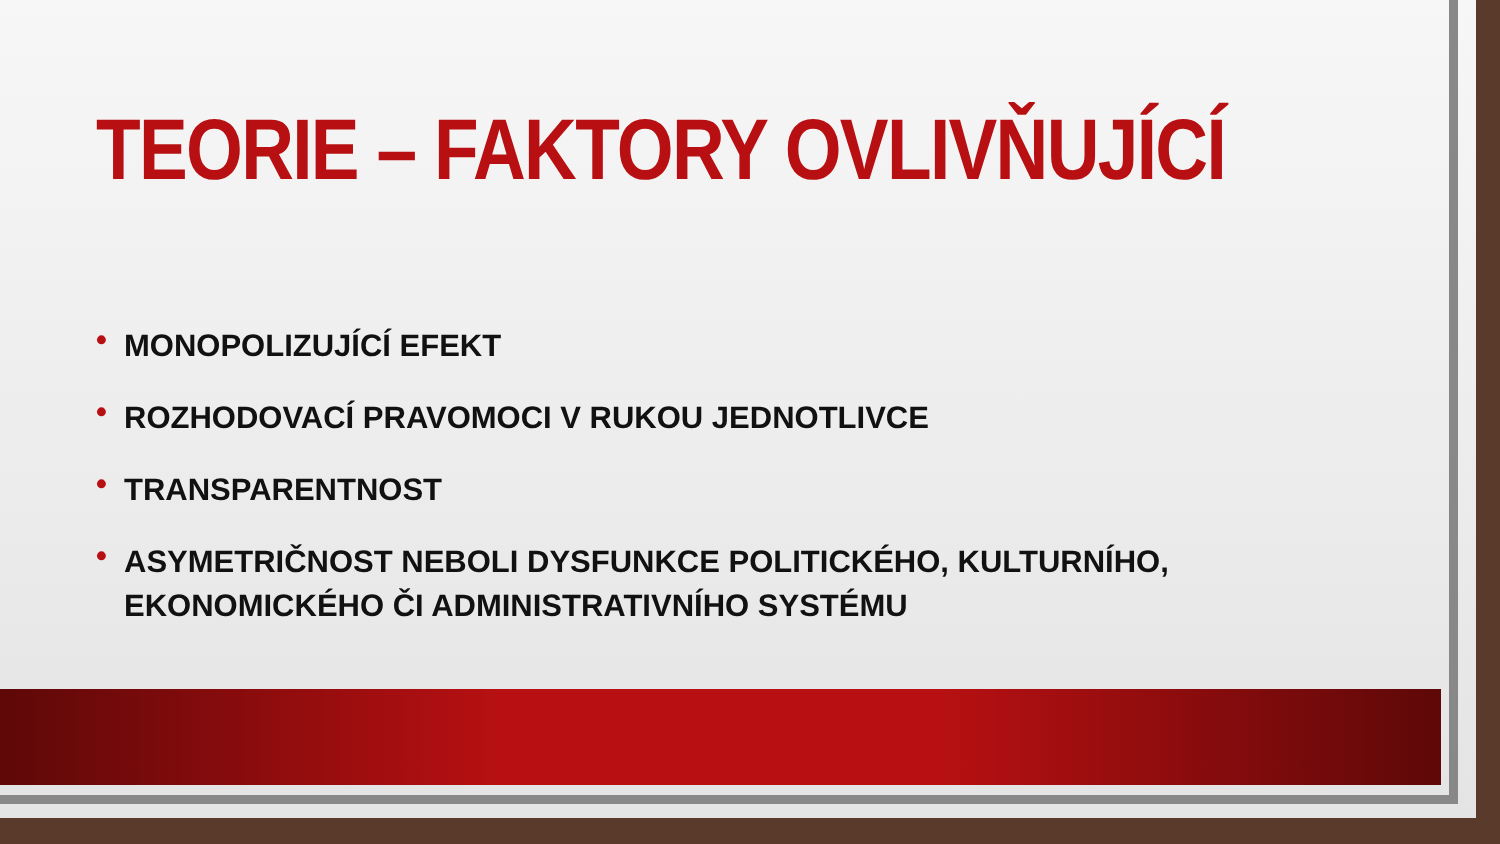TEORIE – FAKTORY OVLIVŇUJÍCÍ
• MONOPOLIZUJÍCÍ EFEKT
• ROZHODOVACÍ PRAVOMOCI V RUKOU JEDNOTLIVCE
• TRANSPARENTNOST
• ASYMETRIČNOST NEBOLI DYSFUNKCE POLITICKÉHO, KULTURNÍHO, EKONOMICKÉHO ČI ADMINISTRATIVNÍHO SYSTÉMU